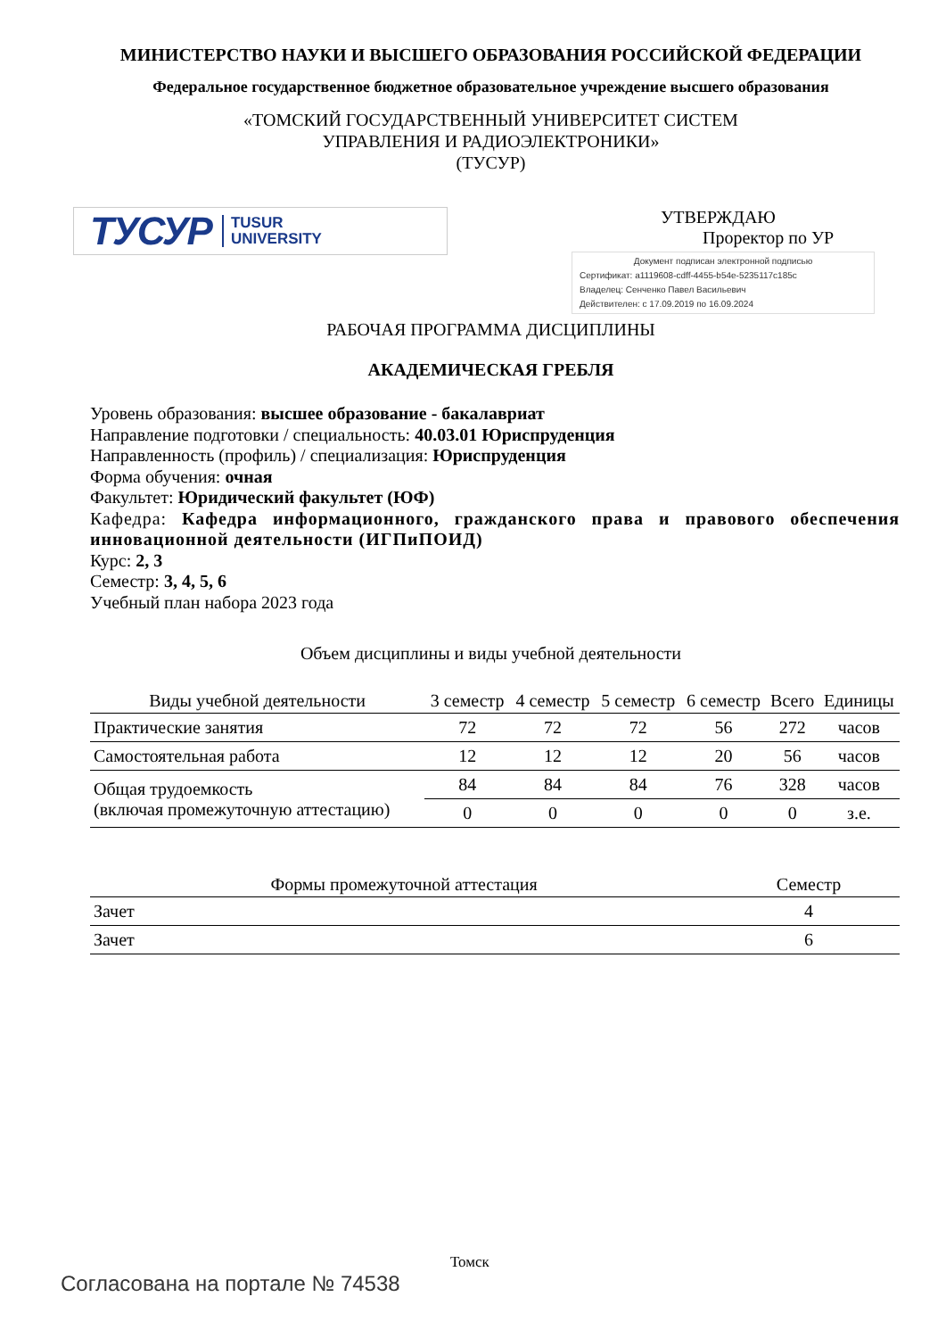МИНИСТЕРСТВО НАУКИ И ВЫСШЕГО ОБРАЗОВАНИЯ РОССИЙСКОЙ ФЕДЕРАЦИИ
Федеральное государственное бюджетное образовательное учреждение высшего образования
«ТОМСКИЙ ГОСУДАРСТВЕННЫЙ УНИВЕРСИТЕТ СИСТЕМ
УПРАВЛЕНИЯ И РАДИОЭЛЕКТРОНИКИ»
(ТУСУР)
ТУСУР TUSUR
UNIVERSITY
УТВЕРЖДАЮ
Проректор по УР
Документ подписан электронной подписью
Сертификат: a1119608-cdff-4455-b54e-5235117c185c
Владелец: Сенченко Павел Васильевич
Действителен: с 17.09.2019 по 16.09.2024
РАБОЧАЯ ПРОГРАММА ДИСЦИПЛИНЫ
АКАДЕМИЧЕСКАЯ ГРЕБЛЯ
Уровень образования: высшее образование - бакалавриат
Направление подготовки / специальность: 40.03.01 Юриспруденция
Направленность (профиль) / специализация: Юриспруденция
Форма обучения: очная
Факультет: Юридический факультет (ЮФ)
Кафедра: Кафедра информационного, гражданского права и правового обеспечения инновационной деятельности (ИГПиПОИД)
Курс: 2, 3
Семестр: 3, 4, 5, 6
Учебный план набора 2023 года
Объем дисциплины и виды учебной деятельности
| Виды учебной деятельности | 3 семестр | 4 семестр | 5 семестр | 6 семестр | Всего | Единицы |
| --- | --- | --- | --- | --- | --- | --- |
| Практические занятия | 72 | 72 | 72 | 56 | 272 | часов |
| Самостоятельная работа | 12 | 12 | 12 | 20 | 56 | часов |
| Общая трудоемкость (включая промежуточную аттестацию) | 84 | 84 | 84 | 76 | 328 | часов |
| | 0 | 0 | 0 | 0 | 0 | з.е. |
| Формы промежуточной аттестация | Семестр |
| --- | --- |
| Зачет | 4 |
| Зачет | 6 |
Томск
Согласована на портале № 74538